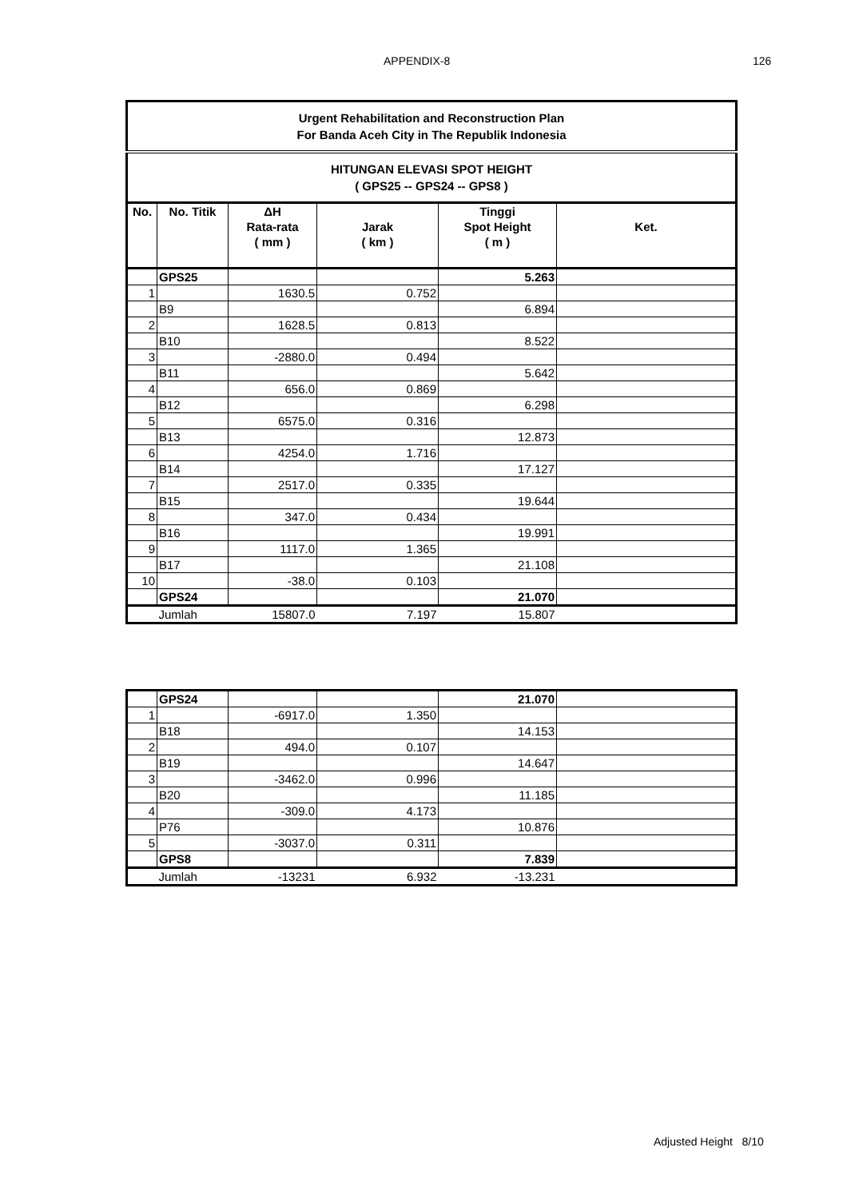APPENDIX-8 126
| Urgent Rehabilitation and Reconstruction Plan For Banda Aceh City in The Republik Indonesia | | | | | |
| HITUNGAN ELEVASI SPOT HEIGHT ( GPS25 -- GPS24 -- GPS8 ) | | | | | |
| No. | No. Titik | ΔH Rata-rata ( mm ) | Jarak ( km ) | Tinggi Spot Height ( m ) | Ket. |
| | GPS25 | | | 5.263 | |
| 1 | | 1630.5 | 0.752 | | |
| | B9 | | | 6.894 | |
| 2 | | 1628.5 | 0.813 | | |
| | B10 | | | 8.522 | |
| 3 | | -2880.0 | 0.494 | | |
| | B11 | | | 5.642 | |
| 4 | | 656.0 | 0.869 | | |
| | B12 | | | 6.298 | |
| 5 | | 6575.0 | 0.316 | | |
| | B13 | | | 12.873 | |
| 6 | | 4254.0 | 1.716 | | |
| | B14 | | | 17.127 | |
| 7 | | 2517.0 | 0.335 | | |
| | B15 | | | 19.644 | |
| 8 | | 347.0 | 0.434 | | |
| | B16 | | | 19.991 | |
| 9 | | 1117.0 | 1.365 | | |
| | B17 | | | 21.108 | |
| 10 | | -38.0 | 0.103 | | |
| | GPS24 | | | 21.070 | |
| | Jumlah | 15807.0 | 7.197 | 15.807 | |
| | GPS24 | | | 21.070 | |
| 1 | | -6917.0 | 1.350 | | |
| | B18 | | | 14.153 | |
| 2 | | 494.0 | 0.107 | | |
| | B19 | | | 14.647 | |
| 3 | | -3462.0 | 0.996 | | |
| | B20 | | | 11.185 | |
| 4 | | -309.0 | 4.173 | | |
| | P76 | | | 10.876 | |
| 5 | | -3037.0 | 0.311 | | |
| | GPS8 | | | 7.839 | |
| | Jumlah | -13231 | 6.932 | -13.231 | |
Adjusted Height 8/10